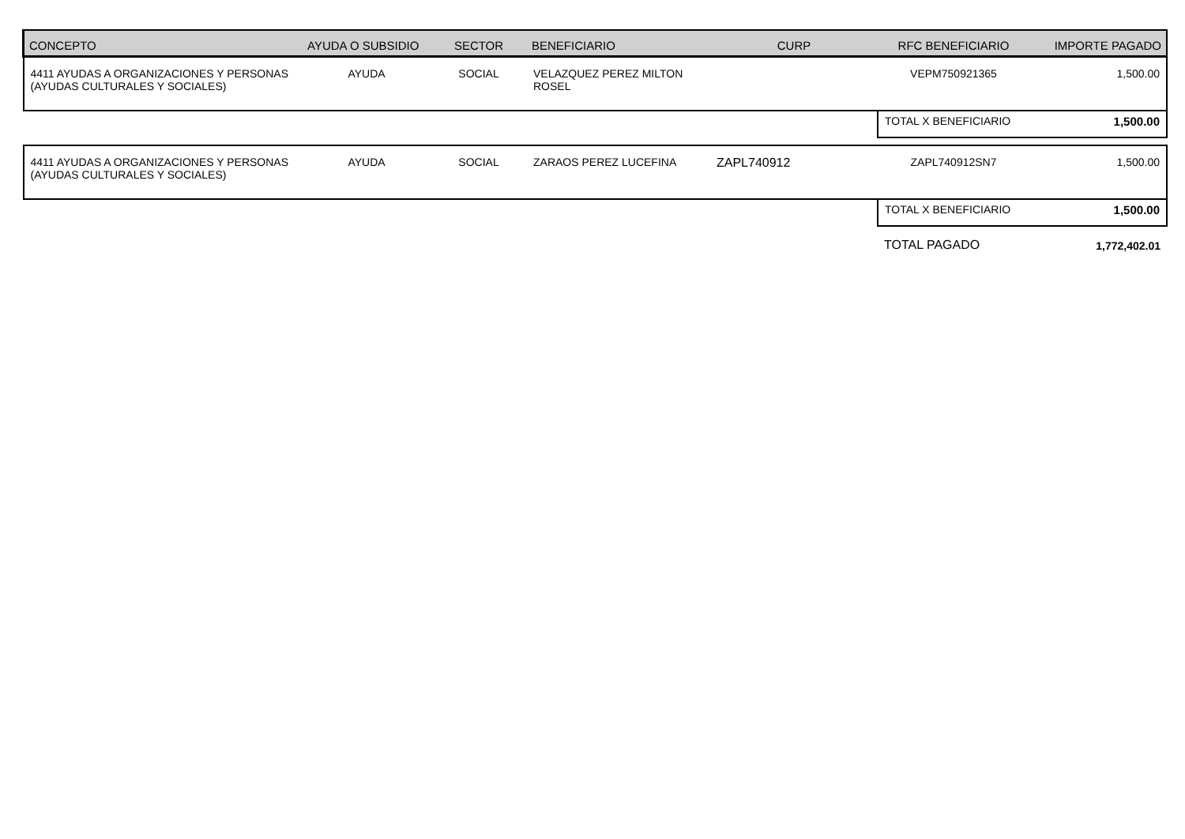| CONCEPTO | AYUDA O SUBSIDIO | SECTOR | BENEFICIARIO | CURP | RFC BENEFICIARIO | IMPORTE PAGADO |
| --- | --- | --- | --- | --- | --- | --- |
| 4411 AYUDAS A ORGANIZACIONES Y PERSONAS (AYUDAS CULTURALES Y SOCIALES) | AYUDA | SOCIAL | VELAZQUEZ PEREZ MILTON ROSEL | | VEPM750921365 | 1,500.00 |
| | | | | | TOTAL X BENEFICIARIO | 1,500.00 |
| 4411 AYUDAS A ORGANIZACIONES Y PERSONAS (AYUDAS CULTURALES Y SOCIALES) | AYUDA | SOCIAL | ZARAOS PEREZ LUCEFINA | ZAPL740912 | ZAPL740912SN7 | 1,500.00 |
| | | | | | TOTAL X BENEFICIARIO | 1,500.00 |
| | | | | | TOTAL PAGADO | 1,772,402.01 |